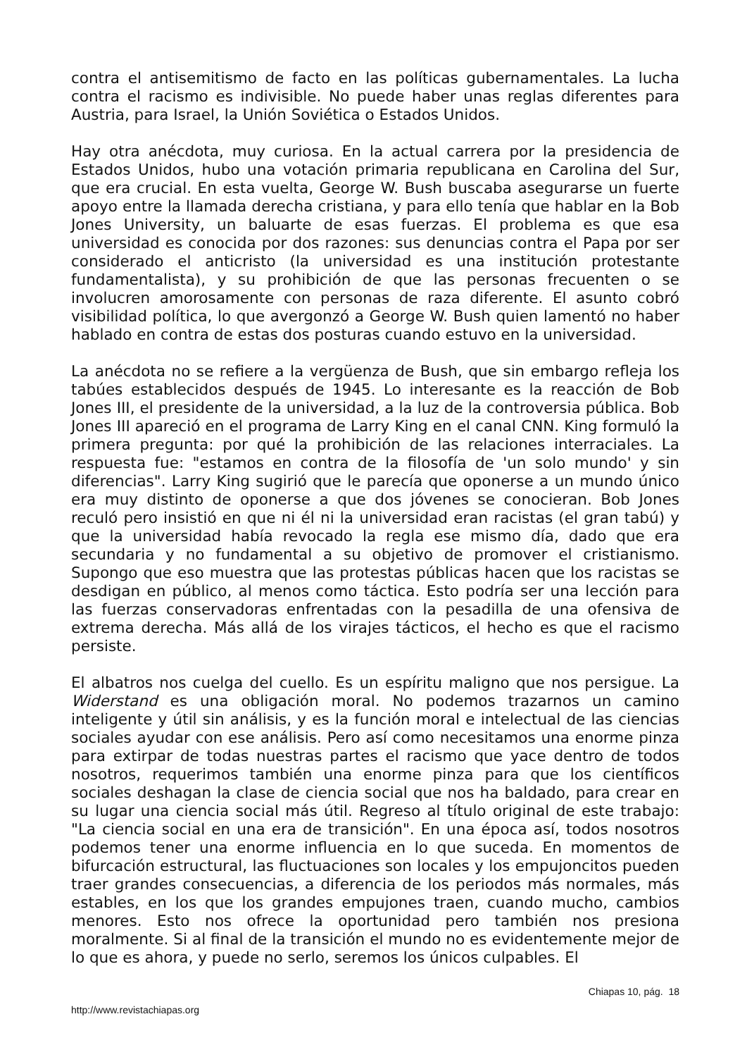contra el antisemitismo de facto en las políticas gubernamentales. La lucha contra el racismo es indivisible. No puede haber unas reglas diferentes para Austria, para Israel, la Unión Soviética o Estados Unidos.
Hay otra anécdota, muy curiosa. En la actual carrera por la presidencia de Estados Unidos, hubo una votación primaria republicana en Carolina del Sur, que era crucial. En esta vuelta, George W. Bush buscaba asegurarse un fuerte apoyo entre la llamada derecha cristiana, y para ello tenía que hablar en la Bob Jones University, un baluarte de esas fuerzas. El problema es que esa universidad es conocida por dos razones: sus denuncias contra el Papa por ser considerado el anticristo (la universidad es una institución protestante fundamentalista), y su prohibición de que las personas frecuenten o se involucren amorosamente con personas de raza diferente. El asunto cobró visibilidad política, lo que avergonzó a George W. Bush quien lamentó no haber hablado en contra de estas dos posturas cuando estuvo en la universidad.
La anécdota no se refiere a la vergüenza de Bush, que sin embargo refleja los tabúes establecidos después de 1945. Lo interesante es la reacción de Bob Jones III, el presidente de la universidad, a la luz de la controversia pública. Bob Jones III apareció en el programa de Larry King en el canal CNN. King formuló la primera pregunta: por qué la prohibición de las relaciones interraciales. La respuesta fue: "estamos en contra de la filosofía de 'un solo mundo' y sin diferencias". Larry King sugirió que le parecía que oponerse a un mundo único era muy distinto de oponerse a que dos jóvenes se conocieran. Bob Jones reculó pero insistió en que ni él ni la universidad eran racistas (el gran tabú) y que la universidad había revocado la regla ese mismo día, dado que era secundaria y no fundamental a su objetivo de promover el cristianismo. Supongo que eso muestra que las protestas públicas hacen que los racistas se desdigan en público, al menos como táctica. Esto podría ser una lección para las fuerzas conservadoras enfrentadas con la pesadilla de una ofensiva de extrema derecha. Más allá de los virajes tácticos, el hecho es que el racismo persiste.
El albatros nos cuelga del cuello. Es un espíritu maligno que nos persigue. La Widerstand es una obligación moral. No podemos trazarnos un camino inteligente y útil sin análisis, y es la función moral e intelectual de las ciencias sociales ayudar con ese análisis. Pero así como necesitamos una enorme pinza para extirpar de todas nuestras partes el racismo que yace dentro de todos nosotros, requerimos también una enorme pinza para que los científicos sociales deshagan la clase de ciencia social que nos ha baldado, para crear en su lugar una ciencia social más útil. Regreso al título original de este trabajo: "La ciencia social en una era de transición". En una época así, todos nosotros podemos tener una enorme influencia en lo que suceda. En momentos de bifurcación estructural, las fluctuaciones son locales y los empujoncitos pueden traer grandes consecuencias, a diferencia de los periodos más normales, más estables, en los que los grandes empujones traen, cuando mucho, cambios menores. Esto nos ofrece la oportunidad pero también nos presiona moralmente. Si al final de la transición el mundo no es evidentemente mejor de lo que es ahora, y puede no serlo, seremos los únicos culpables. El
Chiapas 10, pág. 18
http://www.revistachiapas.org